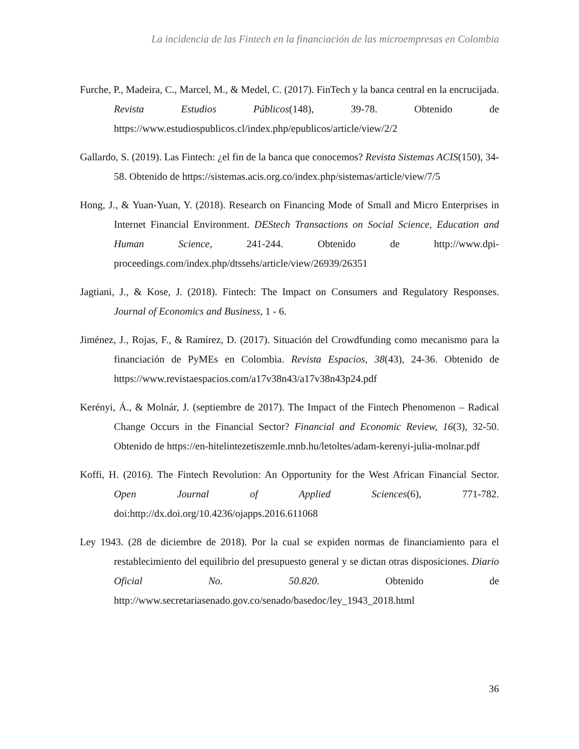La incidencia de las Fintech en la financiación de las microempresas en Colombia
Furche, P., Madeira, C., Marcel, M., & Medel, C. (2017). FinTech y la banca central en la encrucijada. Revista Estudios Públicos(148), 39-78. Obtenido de https://www.estudiospublicos.cl/index.php/epublicos/article/view/2/2
Gallardo, S. (2019). Las Fintech: ¿el fin de la banca que conocemos? Revista Sistemas ACIS(150), 34-58. Obtenido de https://sistemas.acis.org.co/index.php/sistemas/article/view/7/5
Hong, J., & Yuan-Yuan, Y. (2018). Research on Financing Mode of Small and Micro Enterprises in Internet Financial Environment. DEStech Transactions on Social Science, Education and Human Science, 241-244. Obtenido de http://www.dpi-proceedings.com/index.php/dtssehs/article/view/26939/26351
Jagtiani, J., & Kose, J. (2018). Fintech: The Impact on Consumers and Regulatory Responses. Journal of Economics and Business, 1 - 6.
Jiménez, J., Rojas, F., & Ramírez, D. (2017). Situación del Crowdfunding como mecanismo para la financiación de PyMEs en Colombia. Revista Espacios, 38(43), 24-36. Obtenido de https://www.revistaespacios.com/a17v38n43/a17v38n43p24.pdf
Kerényi, Á., & Molnár, J. (septiembre de 2017). The Impact of the Fintech Phenomenon – Radical Change Occurs in the Financial Sector? Financial and Economic Review, 16(3), 32-50. Obtenido de https://en-hitelintezetiszemle.mnb.hu/letoltes/adam-kerenyi-julia-molnar.pdf
Koffi, H. (2016). The Fintech Revolution: An Opportunity for the West African Financial Sector. Open Journal of Applied Sciences(6), 771-782. doi:http://dx.doi.org/10.4236/ojapps.2016.611068
Ley 1943. (28 de diciembre de 2018). Por la cual se expiden normas de financiamiento para el restablecimiento del equilibrio del presupuesto general y se dictan otras disposiciones. Diario Oficial No. 50.820. Obtenido de http://www.secretariasenado.gov.co/senado/basedoc/ley_1943_2018.html
36